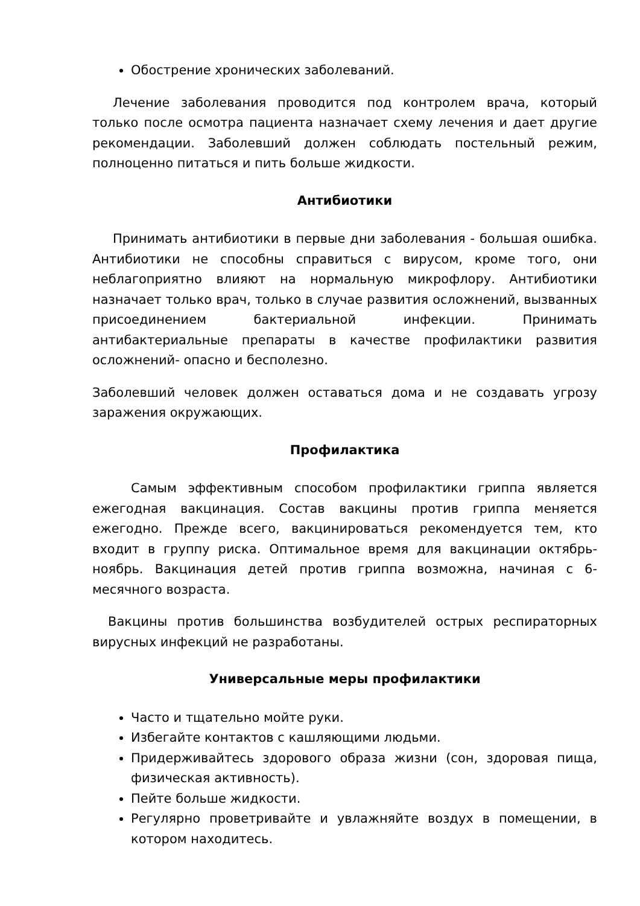Обострение хронических заболеваний.
Лечение заболевания проводится под контролем врача, который только после осмотра пациента назначает схему лечения и дает другие рекомендации. Заболевший должен соблюдать постельный режим, полноценно питаться и пить больше жидкости.
Антибиотики
Принимать антибиотики в первые дни заболевания - большая ошибка. Антибиотики не способны справиться с вирусом, кроме того, они неблагоприятно влияют на нормальную микрофлору. Антибиотики назначает только врач, только в случае развития осложнений, вызванных присоединением бактериальной инфекции. Принимать антибактериальные препараты в качестве профилактики развития осложнений- опасно и бесполезно.
Заболевший человек должен оставаться дома и не создавать угрозу заражения окружающих.
Профилактика
Самым эффективным способом профилактики гриппа является ежегодная вакцинация. Состав вакцины против гриппа меняется ежегодно. Прежде всего, вакцинироваться рекомендуется тем, кто входит в группу риска. Оптимальное время для вакцинации октябрь-ноябрь. Вакцинация детей против гриппа возможна, начиная с 6-месячного возраста.
Вакцины против большинства возбудителей острых респираторных вирусных инфекций не разработаны.
Универсальные меры профилактики
Часто и тщательно мойте руки.
Избегайте контактов с кашляющими людьми.
Придерживайтесь здорового образа жизни (сон, здоровая пища, физическая активность).
Пейте больше жидкости.
Регулярно проветривайте и увлажняйте воздух в помещении, в котором находитесь.